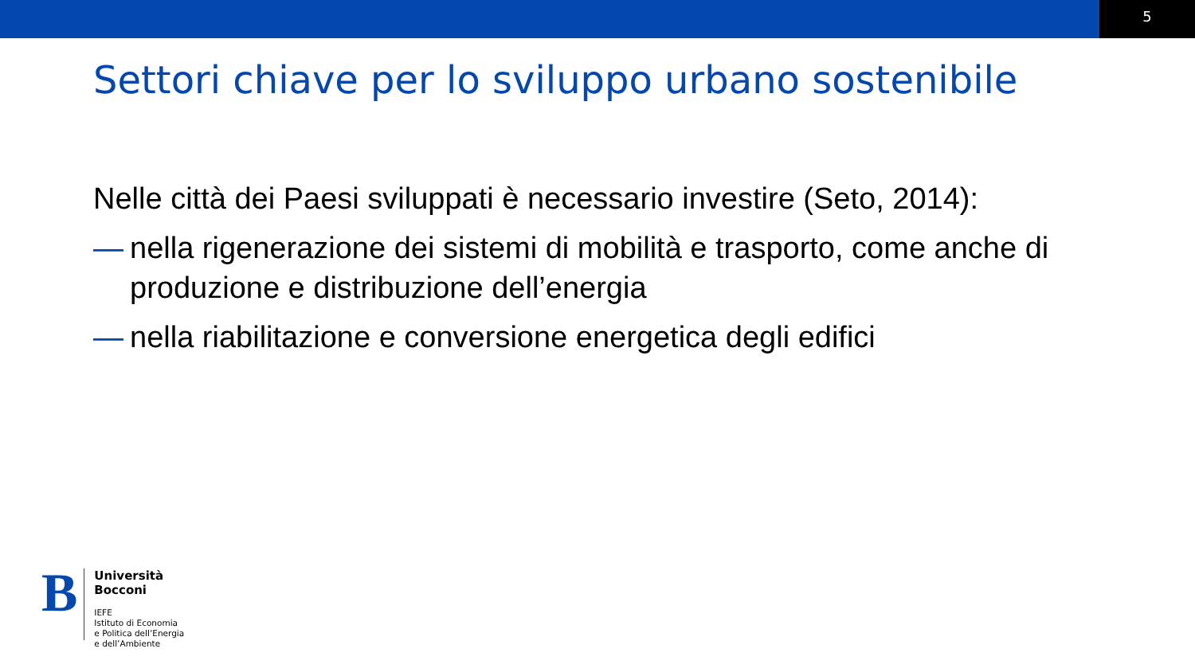5
Settori chiave per lo sviluppo urbano sostenibile
Nelle città dei Paesi sviluppati è necessario investire (Seto, 2014):
— nella rigenerazione dei sistemi di mobilità e trasporto, come anche di produzione e distribuzione dell’energia
— nella riabilitazione e conversione energetica degli edifici
B
Università
Bocconi
IEFE
Istituto di Economia
e Politica dell’Energia
e dell’Ambiente